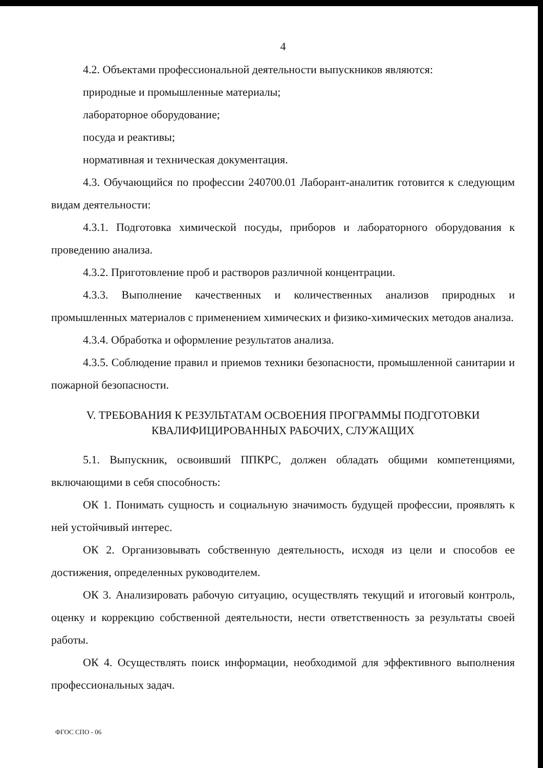4
4.2. Объектами профессиональной деятельности выпускников являются:
природные и промышленные материалы;
лабораторное оборудование;
посуда и реактивы;
нормативная и техническая документация.
4.3. Обучающийся по профессии 240700.01 Лаборант-аналитик готовится к следующим видам деятельности:
4.3.1. Подготовка химической посуды, приборов и лабораторного оборудования к проведению анализа.
4.3.2. Приготовление проб и растворов различной концентрации.
4.3.3. Выполнение качественных и количественных анализов природных и промышленных материалов с применением химических и физико-химических методов анализа.
4.3.4. Обработка и оформление результатов анализа.
4.3.5. Соблюдение правил и приемов техники безопасности, промышленной санитарии и пожарной безопасности.
V. ТРЕБОВАНИЯ К РЕЗУЛЬТАТАМ ОСВОЕНИЯ ПРОГРАММЫ ПОДГОТОВКИ
КВАЛИФИЦИРОВАННЫХ РАБОЧИХ, СЛУЖАЩИХ
5.1. Выпускник, освоивший ППКРС, должен обладать общими компетенциями, включающими в себя способность:
ОК 1. Понимать сущность и социальную значимость будущей профессии, проявлять к ней устойчивый интерес.
ОК 2. Организовывать собственную деятельность, исходя из цели и способов ее достижения, определенных руководителем.
ОК 3. Анализировать рабочую ситуацию, осуществлять текущий и итоговый контроль, оценку и коррекцию собственной деятельности, нести ответственность за результаты своей работы.
ОК 4. Осуществлять поиск информации, необходимой для эффективного выполнения профессиональных задач.
ФГОС СПО - 06